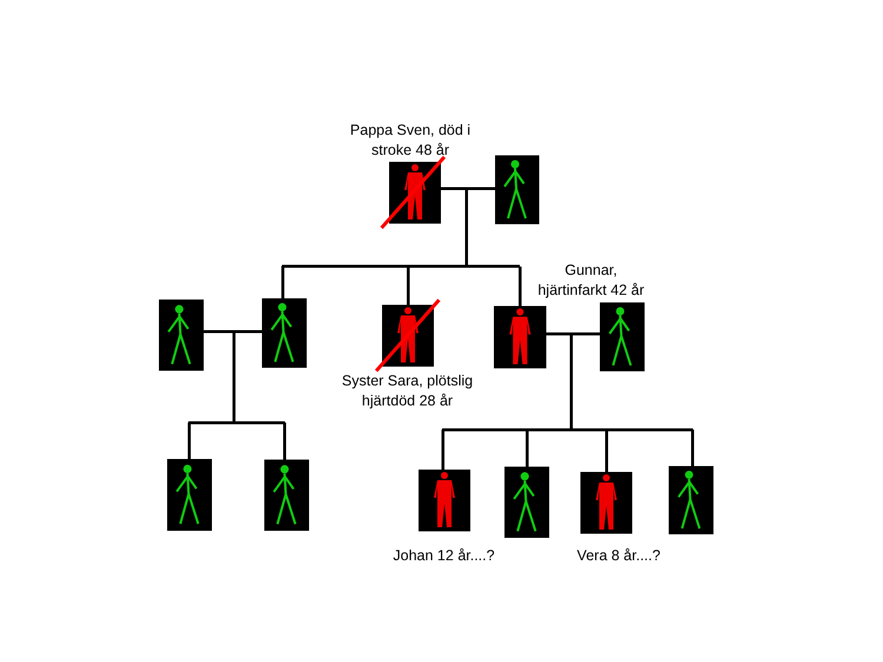Pappa Sven, död i
stroke 48 år
Gunnar,
hjärtinfarkt 42 år
Syster Sara, plötslig
hjärtdöd 28 år
Johan 12 år....? Vera 8 år....?